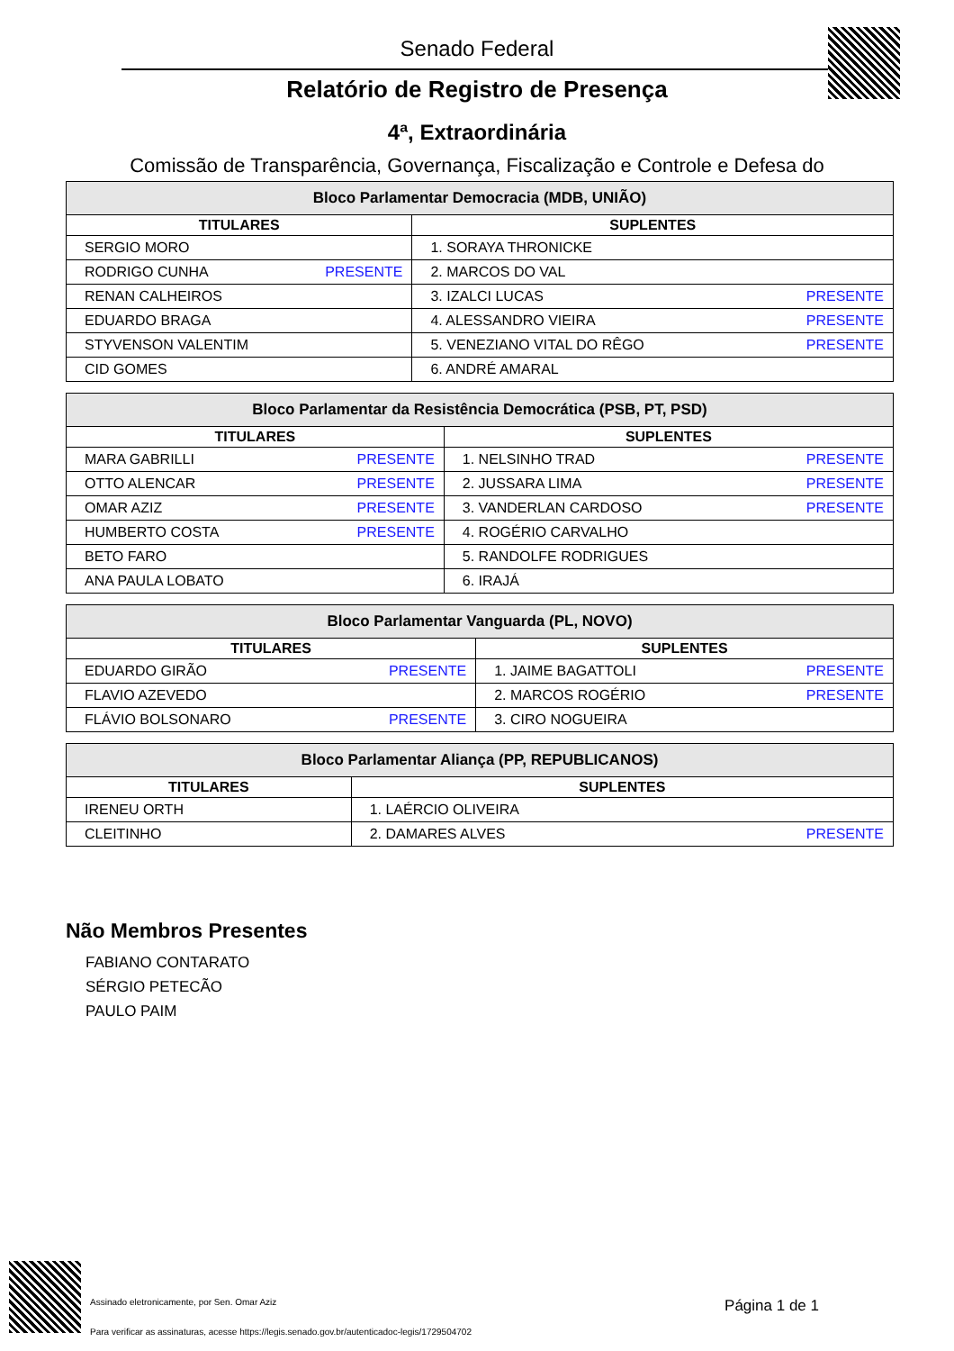Senado Federal
Relatório de Registro de Presença
4ª, Extraordinária
Comissão de Transparência, Governança, Fiscalização e Controle e Defesa do
| Bloco Parlamentar Democracia (MDB, UNIÃO) | |
| --- | --- |
| TITULARES | SUPLENTES |
| SERGIO MORO | 1. SORAYA THRONICKE |
| RODRIGO CUNHA PRESENTE | 2. MARCOS DO VAL |
| RENAN CALHEIROS | 3. IZALCI LUCAS PRESENTE |
| EDUARDO BRAGA | 4. ALESSANDRO VIEIRA PRESENTE |
| STYVENSON VALENTIM | 5. VENEZIANO VITAL DO RÊGO PRESENTE |
| CID GOMES | 6. ANDRÉ AMARAL |
| Bloco Parlamentar da Resistência Democrática (PSB, PT, PSD) | |
| --- | --- |
| TITULARES | SUPLENTES |
| MARA GABRILLI PRESENTE | 1. NELSINHO TRAD PRESENTE |
| OTTO ALENCAR PRESENTE | 2. JUSSARA LIMA PRESENTE |
| OMAR AZIZ PRESENTE | 3. VANDERLAN CARDOSO PRESENTE |
| HUMBERTO COSTA PRESENTE | 4. ROGÉRIO CARVALHO |
| BETO FARO | 5. RANDOLFE RODRIGUES |
| ANA PAULA LOBATO | 6. IRAJÁ |
| Bloco Parlamentar Vanguarda (PL, NOVO) | |
| --- | --- |
| TITULARES | SUPLENTES |
| EDUARDO GIRÃO PRESENTE | 1. JAIME BAGATTOLI PRESENTE |
| FLAVIO AZEVEDO | 2. MARCOS ROGÉRIO PRESENTE |
| FLÁVIO BOLSONARO PRESENTE | 3. CIRO NOGUEIRA |
| Bloco Parlamentar Aliança (PP, REPUBLICANOS) | |
| --- | --- |
| TITULARES | SUPLENTES |
| IRENEU ORTH | 1. LAÉRCIO OLIVEIRA |
| CLEITINHO | 2. DAMARES ALVES PRESENTE |
Não Membros Presentes
FABIANO CONTARATO
SÉRGIO PETECÃO
PAULO PAIM
Página 1 de 1 Assinado eletronicamente, por Sen. Omar Aziz
Para verificar as assinaturas, acesse https://legis.senado.gov.br/autenticadoc-legis/1729504702